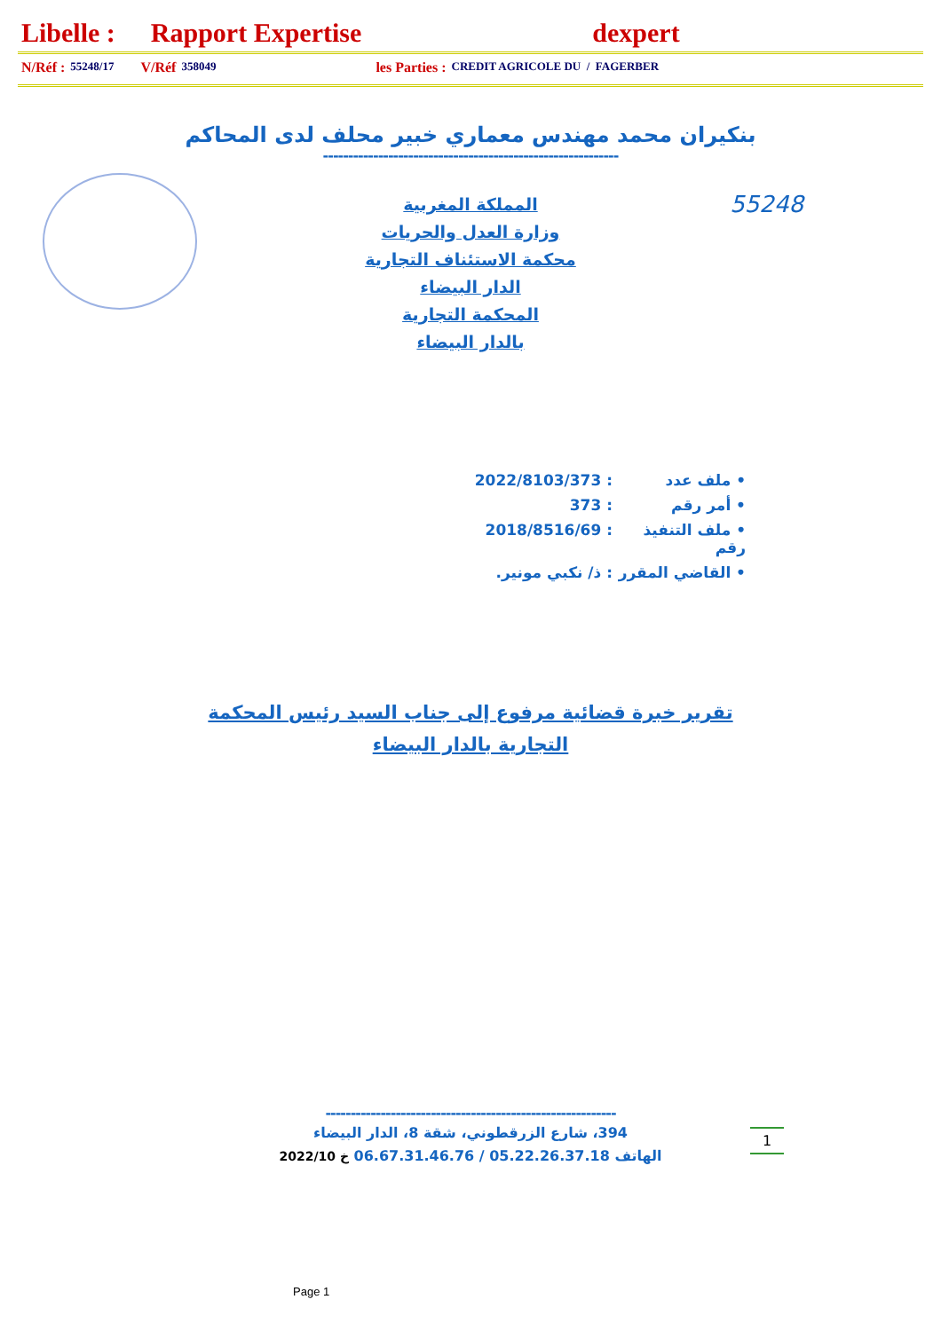Libelle : Rapport Expertise dexpert
N/Réf : 55248/17 V/Réf 358049 les Parties : CREDIT AGRICOLE DU / FAGERBER
بنكيران محمد مهندس معماري خبير محلف لدى المحاكم
-----------------------------------------------------------
55248
المملكة المغربية
وزارة العدل والحريات
محكمة الاستئناف التجارية
الدار البيضاء
المحكمة التجارية
بالدار البيضاء
• ملف عدد: 2022/8103/373
• أمر رقم: 373
• ملف التنفيذ رقم: 2018/8516/69
• القاضي المقرر: ذ/ نكبي مونير.
تقرير خبرة قضائية مرفوع إلى جناب السيد رئيس المحكمة
التجارية بالدار البيضاء
----------------------------------------------------------
1
394، شارع الزرقطوني، شقة 8، الدار البيضاء
الهاتف 05.22.26.37.18 / 06.67.31.46.76 خ 2022/10
Page 1